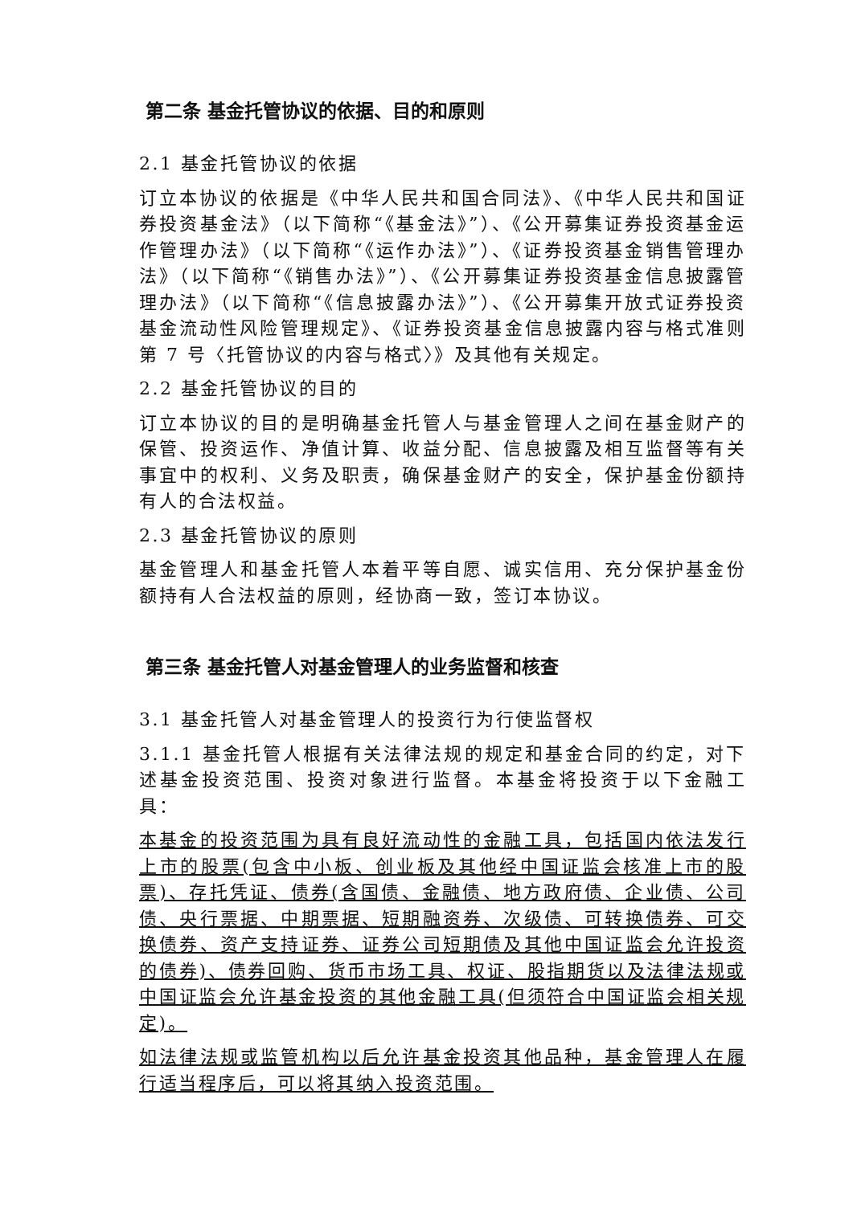第二条 基金托管协议的依据、目的和原则
2.1 基金托管协议的依据
订立本协议的依据是《中华人民共和国合同法》、《中华人民共和国证券投资基金法》（以下简称“《基金法》”）、《公开募集证券投资基金运作管理办法》（以下简称“《运作办法》”）、《证券投资基金销售管理办法》（以下简称“《销售办法》”）、《公开募集证券投资基金信息披露管理办法》（以下简称“《信息披露办法》”）、《公开募集开放式证券投资基金流动性风险管理规定》、《证券投资基金信息披露内容与格式准则第 7 号〈托管协议的内容与格式〉》及其他有关规定。
2.2 基金托管协议的目的
订立本协议的目的是明确基金托管人与基金管理人之间在基金财产的保管、投资运作、净值计算、收益分配、信息披露及相互监督等有关事宜中的权利、义务及职责，确保基金财产的安全，保护基金份额持有人的合法权益。
2.3 基金托管协议的原则
基金管理人和基金托管人本着平等自愿、诚实信用、充分保护基金份额持有人合法权益的原则，经协商一致，签订本协议。
第三条 基金托管人对基金管理人的业务监督和核查
3.1 基金托管人对基金管理人的投资行为行使监督权
3.1.1 基金托管人根据有关法律法规的规定和基金合同的约定，对下述基金投资范围、投资对象进行监督。本基金将投资于以下金融工具：
本基金的投资范围为具有良好流动性的金融工具，包括国内依法发行上市的股票(包含中小板、创业板及其他经中国证监会核准上市的股票)、存托凭证、债券(含国债、金融债、地方政府债、企业债、公司债、央行票据、中期票据、短期融资券、次级债、可转换债券、可交换债券、资产支持证券、证券公司短期债及其他中国证监会允许投资的债券)、债券回购、货币市场工具、权证、股指期货以及法律法规或中国证监会允许基金投资的其他金融工具(但须符合中国证监会相关规定)。
如法律法规或监管机构以后允许基金投资其他品种，基金管理人在履行适当程序后，可以将其纳入投资范围。